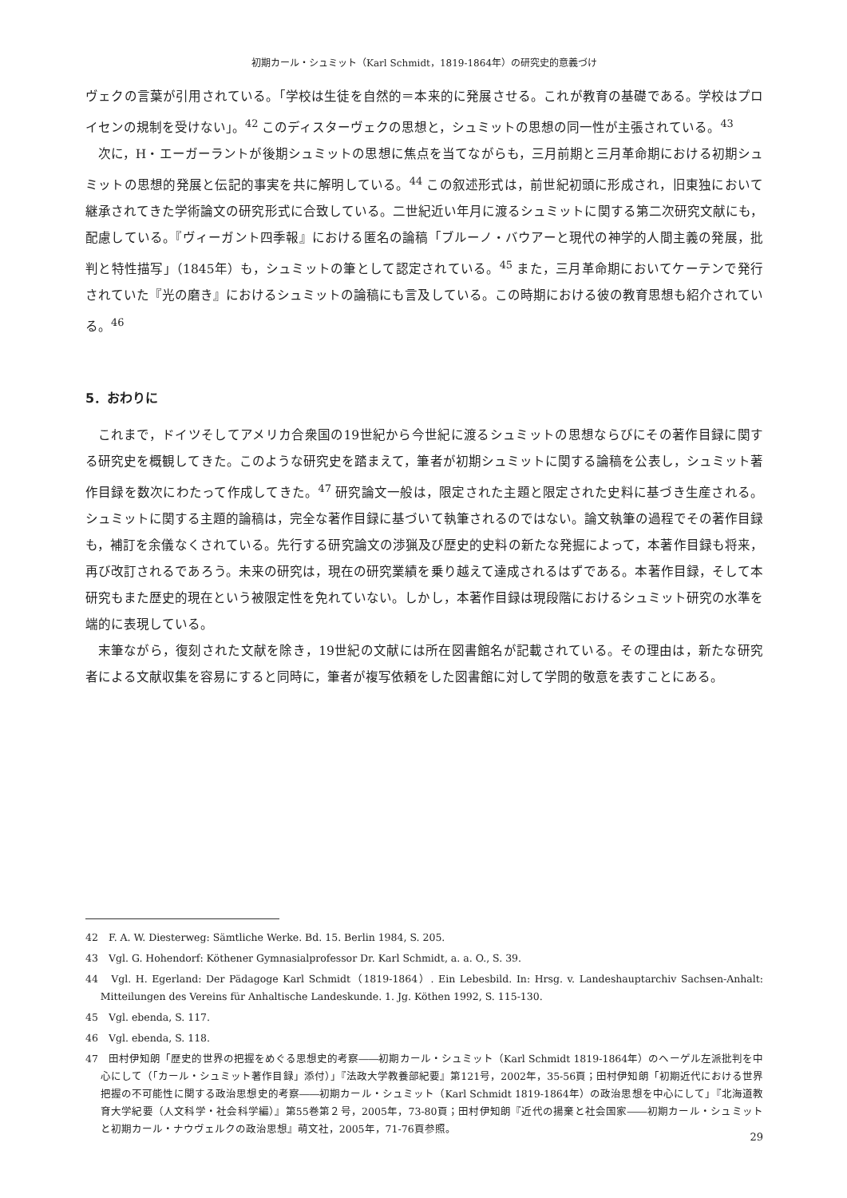初期カール・シュミット（Karl Schmidt，1819-1864年）の研究史的意義づけ
ヴェクの言葉が引用されている。「学校は生徒を自然的＝本来的に発展させる。これが教育の基礎である。学校はプロイセンの規制を受けない」。<sup>42</sup> このディスターヴェクの思想と，シュミットの思想の同一性が主張されている。<sup>43</sup>
次に，H・エーガーラントが後期シュミットの思想に焦点を当てながらも，三月前期と三月革命期における初期シュミットの思想的発展と伝記的事実を共に解明している。<sup>44</sup> この叙述形式は，前世紀初頭に形成され，旧東独において継承されてきた学術論文の研究形式に合致している。二世紀近い年月に渡るシュミットに関する第二次研究文献にも，配慮している。『ヴィーガント四季報』における匿名の論稿「ブルーノ・バウアーと現代の神学的人間主義の発展，批判と特性描写」（1845年）も，シュミットの筆として認定されている。<sup>45</sup> また，三月革命期においてケーテンで発行されていた『光の磨き』におけるシュミットの論稿にも言及している。この時期における彼の教育思想も紹介されている。<sup>46</sup>
5．おわりに
これまで，ドイツそしてアメリカ合衆国の19世紀から今世紀に渡るシュミットの思想ならびにその著作目録に関する研究史を概観してきた。このような研究史を踏まえて，筆者が初期シュミットに関する論稿を公表し，シュミット著作目録を数次にわたって作成してきた。<sup>47</sup> 研究論文一般は，限定された主題と限定された史料に基づき生産される。シュミットに関する主題的論稿は，完全な著作目録に基づいて執筆されるのではない。論文執筆の過程でその著作目録も，補訂を余儀なくされている。先行する研究論文の渉猟及び歴史的史料の新たな発掘によって，本著作目録も将来，再び改訂されるであろう。未来の研究は，現在の研究業績を乗り越えて達成されるはずである。本著作目録，そして本研究もまた歴史的現在という被限定性を免れていない。しかし，本著作目録は現段階におけるシュミット研究の水準を端的に表現している。
末筆ながら，復刻された文献を除き，19世紀の文献には所在図書館名が記載されている。その理由は，新たな研究者による文献収集を容易にすると同時に，筆者が複写依頼をした図書館に対して学問的敬意を表すことにある。
42　F. A. W. Diesterweg: Sämtliche Werke. Bd. 15. Berlin 1984, S. 205.
43　Vgl. G. Hohendorf: Köthener Gymnasialprofessor Dr. Karl Schmidt, a. a. O., S. 39.
44　Vgl. H. Egerland: Der Pädagoge Karl Schmidt（1819-1864）. Ein Lebesbild. In: Hrsg. v. Landeshauptarchiv Sachsen-Anhalt: Mitteilungen des Vereins für Anhaltische Landeskunde. 1. Jg. Köthen 1992, S. 115-130.
45　Vgl. ebenda, S. 117.
46　Vgl. ebenda, S. 118.
47　田村伊知朗「歴史的世界の把握をめぐる思想史的考察――初期カール・シュミット（Karl Schmidt 1819-1864年）のヘーゲル左派批判を中心にして（「カール・シュミット著作目録」添付）」『法政大学教養部紀要』第121号，2002年，35-56頁；田村伊知朗「初期近代における世界把握の不可能性に関する政治思想史的考察――初期カール・シュミット（Karl Schmidt 1819-1864年）の政治思想を中心にして」『北海道教育大学紀要（人文科学・社会科学編）』第55巻第２号，2005年，73-80頁；田村伊知朗『近代の揚棄と社会国家――初期カール・シュミットと初期カール・ナウヴェルクの政治思想』萌文社，2005年，71-76頁参照。
29